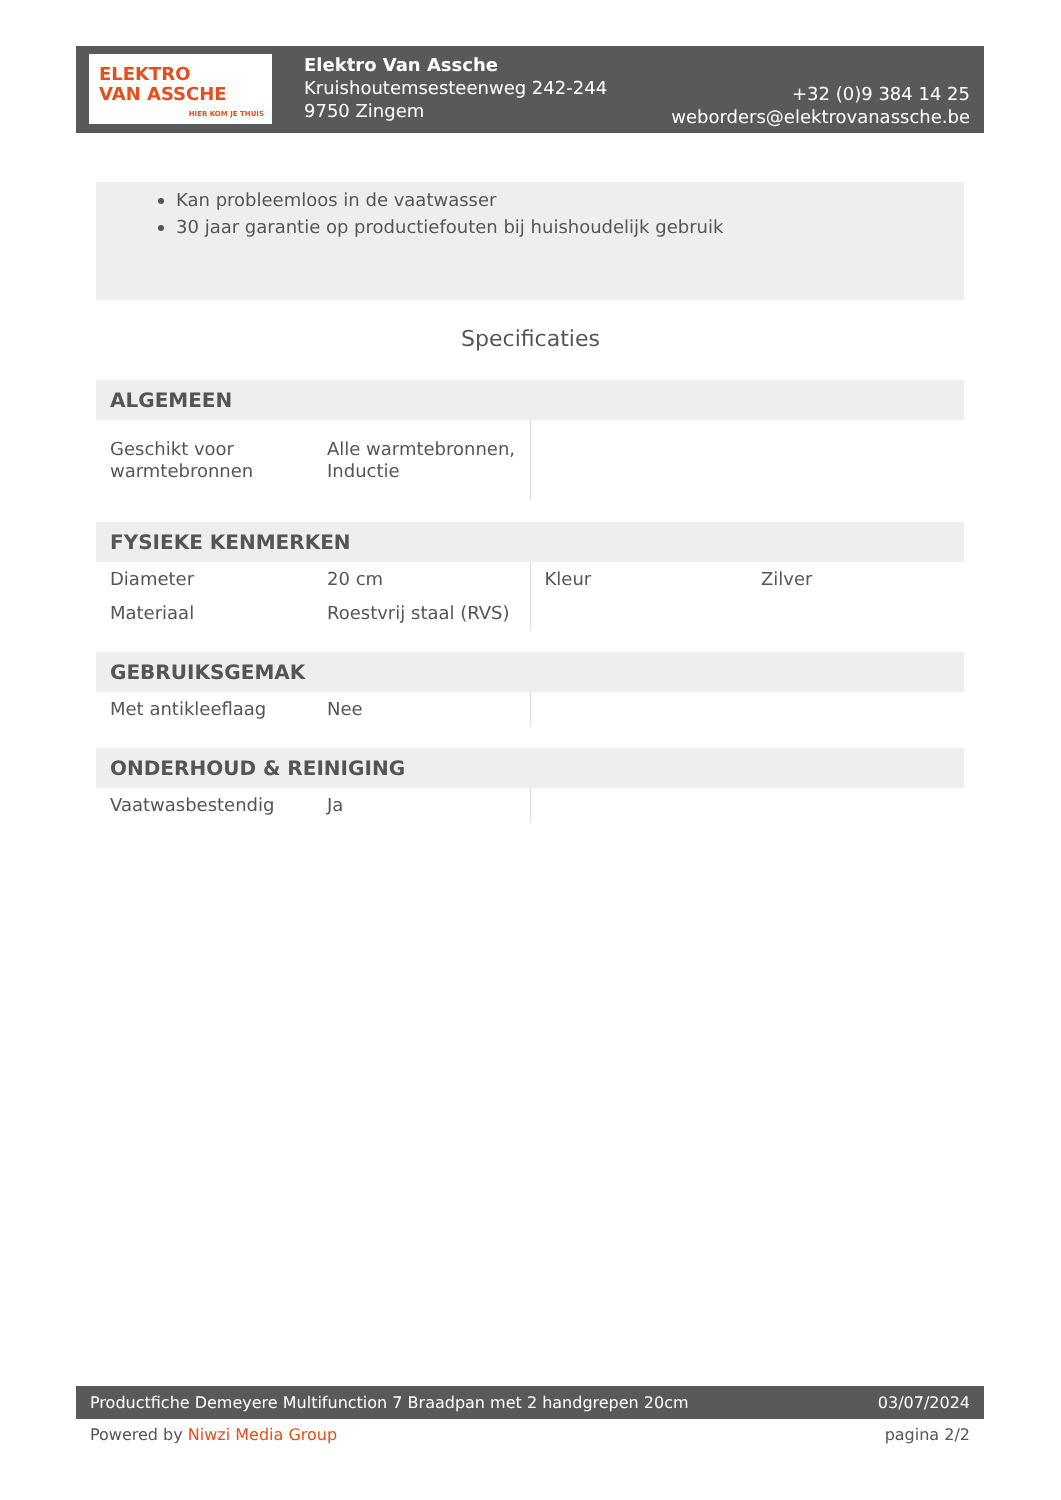ELEKTRO
VAN ASSCHE
HIER KOM JE THUIS
Elektro Van Assche
Kruishoutemsesteenweg 242-244
9750 Zingem
+32 (0)9 384 14 25
weborders@elektrovanassche.be
Kan probleemloos in de vaatwasser
30 jaar garantie op productiefouten bij huishoudelijk gebruik
Specificaties
| ALGEMEEN | | | |
| --- | --- | --- | --- |
| Geschikt voor warmtebronnen | Alle warmtebronnen, Inductie | | |
| FYSIEKE KENMERKEN | | | |
| --- | --- | --- | --- |
| Diameter | 20 cm | Kleur | Zilver |
| Materiaal | Roestvrij staal (RVS) | | |
| GEBRUIKSGEMAK | | | |
| --- | --- | --- | --- |
| Met antikleeflaag | Nee | | |
| ONDERHOUD & REINIGING | | | |
| --- | --- | --- | --- |
| Vaatwasbestendig | Ja | | |
Productfiche Demeyere Multifunction 7 Braadpan met 2 handgrepen 20cm 03/07/2024
Powered by Niwzi Media Group pagina 2/2